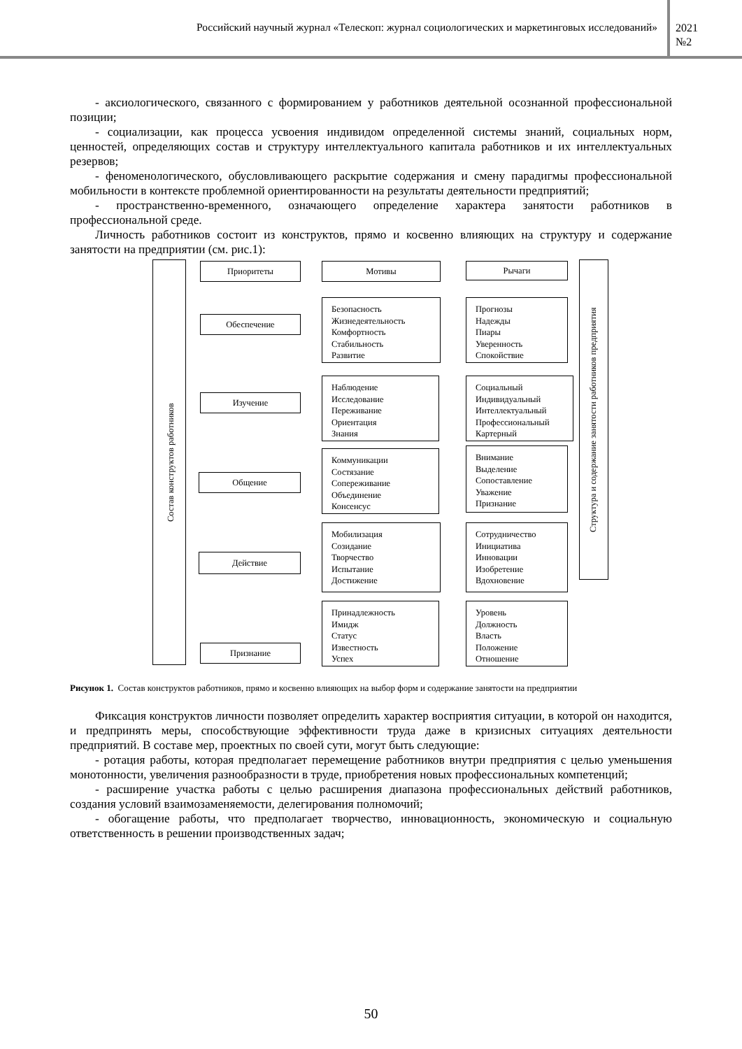Российский научный журнал «Телескоп: журнал социологических и маркетинговых исследований»
2021
№2
- аксиологического, связанного с формированием у работников деятельной осознанной профессиональной позиции;
- социализации, как процесса усвоения индивидом определенной системы знаний, социальных норм, ценностей, определяющих состав и структуру интеллектуального капитала работников и их интеллектуальных резервов;
- феноменологического, обусловливающего раскрытие содержания и смену парадигмы профессиональной мобильности в контексте проблемной ориентированности на результаты деятельности предприятий;
- пространственно-временного, означающего определение характера занятости работников в профессиональной среде.
Личность работников состоит из конструктов, прямо и косвенно влияющих на структуру и содержание занятости на предприятии (см. рис.1):
Состав конструктов работников
Структура и содержание занятости работников предприятия
Приоритеты Мотивы Рычаги
Обеспечение
Безопасность
Жизнедеятельность
Комфортность
Стабильность
Развитие
Прогнозы
Надежды
Пиары
Уверенность
Спокойствие
Изучение
Наблюдение
Исследование
Переживание
Ориентация
Знания
Социальный
Индивидуальный
Интеллектуальный
Профессиональный
Картерный
Общение
Коммуникации
Состязание
Сопереживание
Объединение
Консенсус
Внимание
Выделение
Сопоставление
Уважение
Признание
Действие
Мобилизация
Созидание
Творчество
Испытание
Достижение
Сотрудничество
Инициатива
Инновации
Изобретение
Вдохновение
Признание
Принадлежность
Имидж
Статус
Известность
Успех
Уровень
Должность
Власть
Положение
Отношение
Рисунок 1. Состав конструктов работников, прямо и косвенно влияющих на выбор форм и содержание занятости на предприятии
Фиксация конструктов личности позволяет определить характер восприятия ситуации, в которой он находится, и предпринять меры, способствующие эффективности труда даже в кризисных ситуациях деятельности предприятий. В составе мер, проектных по своей сути, могут быть следующие:
- ротация работы, которая предполагает перемещение работников внутри предприятия с целью уменьшения монотонности, увеличения разнообразности в труде, приобретения новых профессиональных компетенций;
- расширение участка работы с целью расширения диапазона профессиональных действий работников, создания условий взаимозаменяемости, делегирования полномочий;
- обогащение работы, что предполагает творчество, инновационность, экономическую и социальную ответственность в решении производственных задач;
50